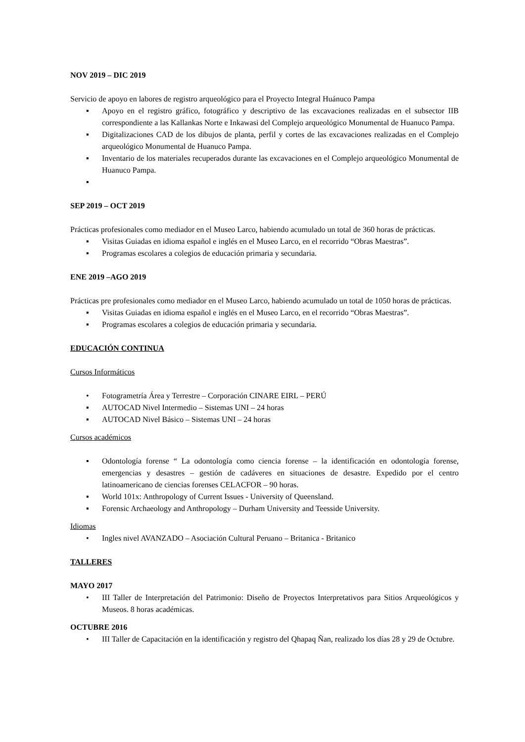NOV 2019 – DIC 2019
Servicio de apoyo en labores de registro arqueológico para el Proyecto Integral Huánuco Pampa
▪ Apoyo en el registro gráfico, fotográfico y descriptivo de las excavaciones realizadas en el subsector IIB correspondiente a las Kallankas Norte e Inkawasi del Complejo arqueológico Monumental de Huanuco Pampa.
▪ Digitalizaciones CAD de los dibujos de planta, perfil y cortes de las excavaciones realizadas en el Complejo arqueológico Monumental de Huanuco Pampa.
▪ Inventario de los materiales recuperados durante las excavaciones en el Complejo arqueológico Monumental de Huanuco Pampa.
▪
SEP 2019 – OCT 2019
Prácticas profesionales como mediador en el Museo Larco, habiendo acumulado un total de 360 horas de prácticas.
▪ Visitas Guiadas en idioma español e inglés en el Museo Larco, en el recorrido “Obras Maestras”.
▪ Programas escolares a colegios de educación primaria y secundaria.
ENE 2019 –AGO 2019
Prácticas pre profesionales como mediador en el Museo Larco, habiendo acumulado un total de 1050 horas de prácticas.
▪ Visitas Guiadas en idioma español e inglés en el Museo Larco, en el recorrido “Obras Maestras”.
▪ Programas escolares a colegios de educación primaria y secundaria.
EDUCACIÓN CONTINUA
Cursos Informáticos
• Fotogrametría Área y Terrestre – Corporación CINARE EIRL – PERÚ
▪ AUTOCAD Nivel Intermedio – Sistemas UNI – 24 horas
▪ AUTOCAD Nivel Básico – Sistemas UNI – 24 horas
Cursos académicos
▪ Odontología forense “ La odontología como ciencia forense – la identificación en odontología forense, emergencias y desastres – gestión de cadáveres en situaciones de desastre. Expedido por el centro latinoamericano de ciencias forenses CELACFOR – 90 horas.
▪ World 101x: Anthropology of Current Issues - University of Queensland.
▪ Forensic Archaeology and Anthropology – Durham University and Teesside University.
Idiomas
• Ingles nivel AVANZADO – Asociación Cultural Peruano – Britanica - Britanico
TALLERES
MAYO 2017
• III Taller de Interpretación del Patrimonio: Diseño de Proyectos Interpretativos para Sitios Arqueológicos y Museos. 8 horas académicas.
OCTUBRE 2016
• III Taller de Capacitación en la identificación y registro del Qhapaq Ñan, realizado los días 28 y 29 de Octubre.